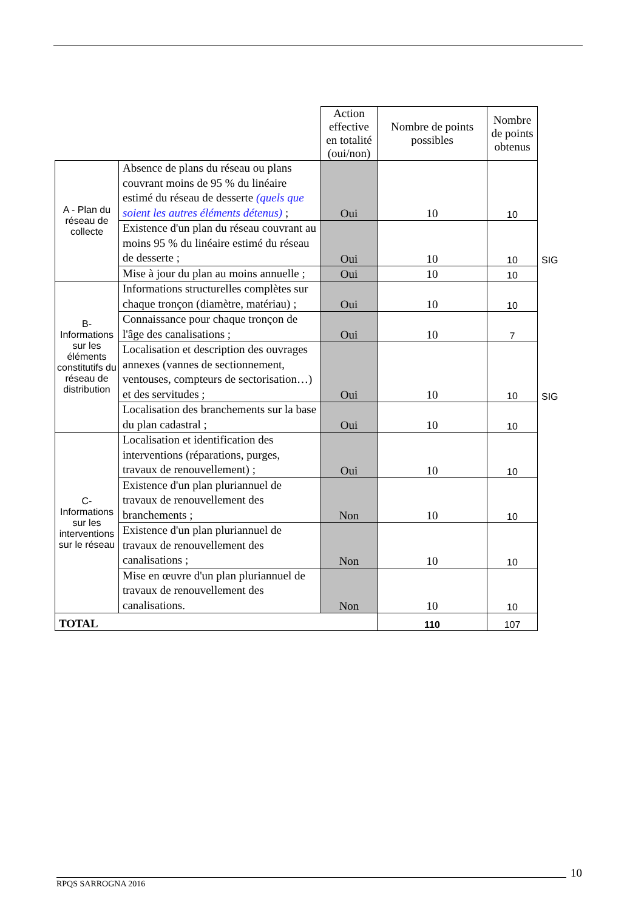| | | Action effective en totalité (oui/non) | Nombre de points possibles | Nombre de points obtenus | |
| --- | --- | --- | --- | --- | --- |
| A - Plan du réseau de collecte | Absence de plans du réseau ou plans couvrant moins de 95 % du linéaire estimé du réseau de desserte (quels que soient les autres éléments détenus) ; | Oui | 10 | 10 | |
| | Existence d'un plan du réseau couvrant au moins 95 % du linéaire estimé du réseau de desserte ; | Oui | 10 | 10 | SIG |
| | Mise à jour du plan au moins annuelle ; | Oui | 10 | 10 | |
| B-Informations sur les éléments constitutifs du réseau de distribution | Informations structurelles complètes sur chaque tronçon (diamètre, matériau) ; | Oui | 10 | 10 | |
| | Connaissance pour chaque tronçon de l'âge des canalisations ; | Oui | 10 | 7 | |
| | Localisation et description des ouvrages annexes (vannes de sectionnement, ventouses, compteurs de sectorisation…) et des servitudes ; | Oui | 10 | 10 | SIG |
| | Localisation des branchements sur la base du plan cadastral ; | Oui | 10 | 10 | |
| C-Informations sur les interventions sur le réseau | Localisation et identification des interventions (réparations, purges, travaux de renouvellement) ; | Oui | 10 | 10 | |
| | Existence d'un plan pluriannuel de travaux de renouvellement des branchements ; | Non | 10 | 10 | |
| | Existence d'un plan pluriannuel de travaux de renouvellement des canalisations ; | Non | 10 | 10 | |
| | Mise en œuvre d'un plan pluriannuel de travaux de renouvellement des canalisations. | Non | 10 | 10 | |
| TOTAL | | | 110 | 107 | |
10
RPQS SARROGNA 2016